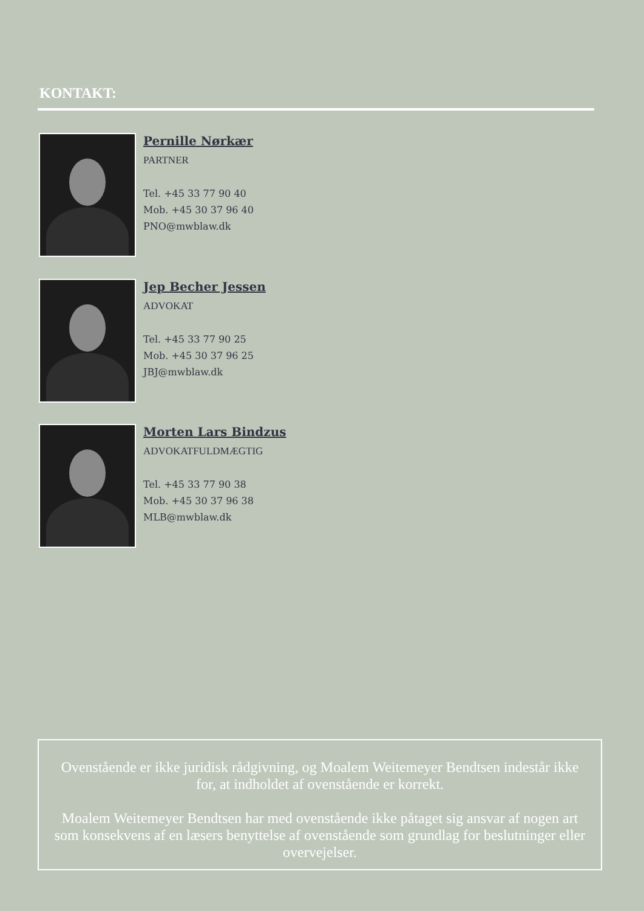KONTAKT:
Pernille Nørkær
PARTNER
Tel. +45 33 77 90 40
Mob. +45 30 37 96 40
PNO@mwblaw.dk
Jep Becher Jessen
ADVOKAT
Tel. +45 33 77 90 25
Mob. +45 30 37 96 25
JBJ@mwblaw.dk
Morten Lars Bindzus
ADVOKATFULDMÆGTIG
Tel. +45 33 77 90 38
Mob. +45 30 37 96 38
MLB@mwblaw.dk
Ovenstående er ikke juridisk rådgivning, og Moalem Weitemeyer Bendtsen indestår ikke for, at indholdet af ovenstående er korrekt.
Moalem Weitemeyer Bendtsen har med ovenstående ikke påtaget sig ansvar af nogen art som konsekvens af en læsers benyttelse af ovenstående som grundlag for beslutninger eller overvejelser.